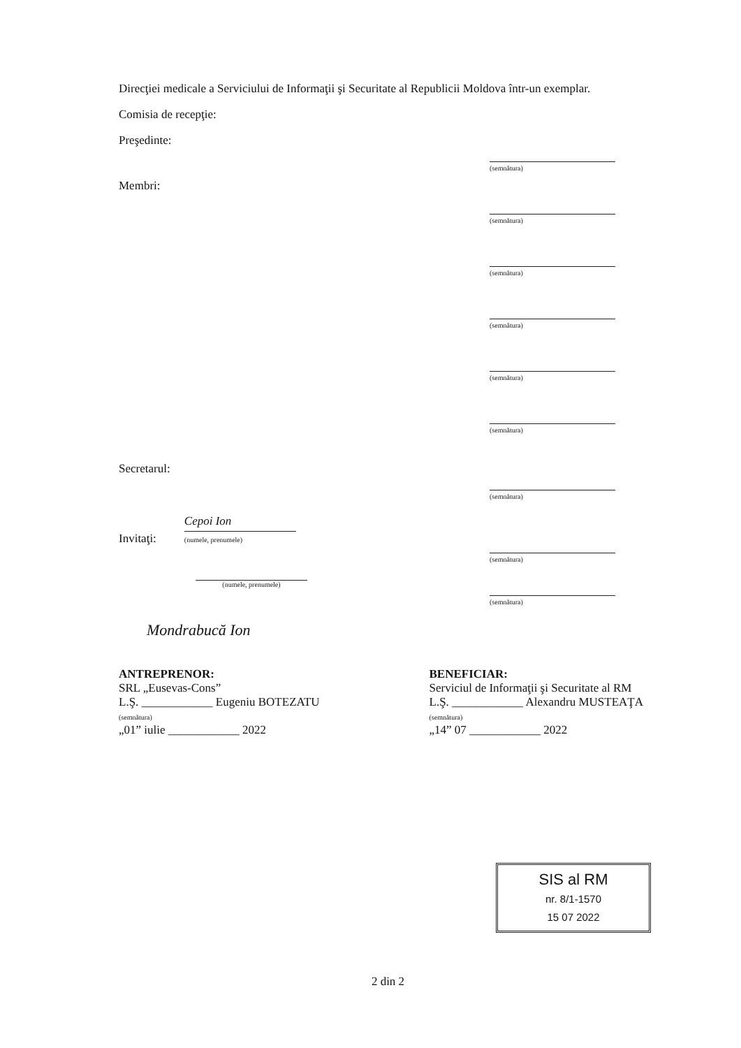Direcţiei medicale a Serviciului de Informaţii şi Securitate al Republicii Moldova într-un exemplar.
Comisia de recepţie:
Preşedinte:
(semnătura)
Membri:
(semnătura)
(semnătura)
(semnătura)
(semnătura)
(semnătura)
Secretarul:
(semnătura)
Invitaţi: Cepoi Ion
(numele, prenumele)
(semnătura)
(numele, prenumele)
(semnătura)
Mondrabucă Ion
ANTREPRENOR:
SRL „Eusevas-Cons”
L.Ş. ____________ Eugeniu BOTEZATU
(semnătura)
„01” iulie ____________ 2022
BENEFICIAR:
Serviciul de Informaţii şi Securitate al RM
L.Ş. ____________ Alexandru MUSTEAŢA
(semnătura)
„14” 07 ____________ 2022
SIS al RM
nr. 8/1-1570
15 07 2022
2 din 2